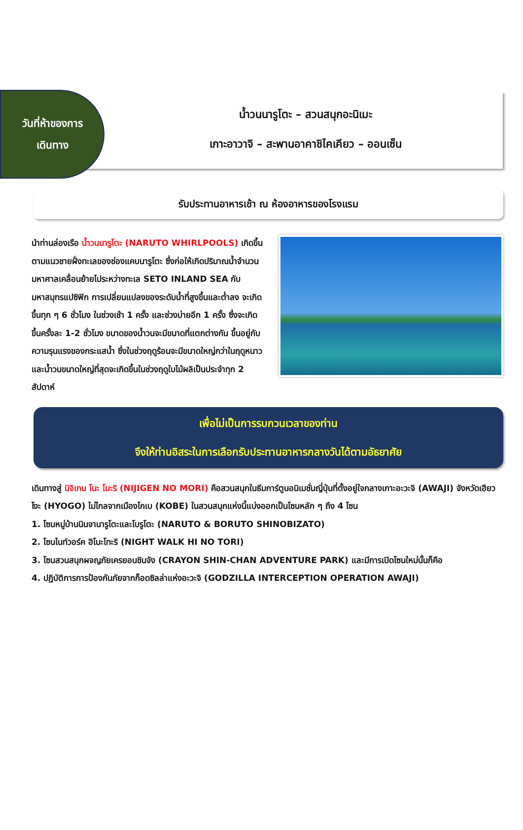วันที่ห้าของการ
เดินทาง
น้ำวนนารูโตะ – สวนสนุกอะนิเมะ
เกาะอาวาจิ – สะพานอาคาชิไคเคียว – ออนเซ็น
รับประทานอาหารเช้า ณ ห้องอาหารของโรงแรม
นำท่านล่องเรือ น้ำวนนารูโตะ (NARUTO WHIRLPOOLS) เกิดขึ้นตามแนวชายฝั่งทะเลของช่องแคบนารูโตะ ซึ่งก่อให้เกิดปริมาณน้ำจำนวนมหาศาลเคลื่อนย้ายไประหว่างทะเล SETO INLAND SEA กับมหาสมุทรแปซิฟิก การเปลี่ยนแปลงของระดับน้ำที่สูงขึ้นและต่ำลง จะเกิดขึ้นทุก ๆ 6 ชั่วโมง ในช่วงเช้า 1 ครั้ง และช่วงบ่ายอีก 1 ครั้ง ซึ่งจะเกิดขึ้นครั้งละ 1-2 ชั่วโมง ขนาดของน้ำวนจะมีขนาดที่แตกต่างกัน ขึ้นอยู่กับความรุนแรงของกระแสน้ำ ซึ่งในช่วงฤดูร้อนจะมีขนาดใหญ่กว่าในฤดูหนาว และน้ำวนขนาดใหญ่ที่สุดจะเกิดขึ้นในช่วงฤดูใบไม้ผลิเป็นประจำทุก 2 สัปดาห์
เพื่อไม่เป็นการรบกวนเวลาของท่าน
จึงให้ท่านอิสระในการเลือกรับประทานอาหารกลางวันได้ตามอัธยาศัย
เดินทางสู่ นิจิเกน โนะ โมะริ (NIJIGEN NO MORI) คือสวนสนุกในธีมการ์ตูนอนิเมชั่นญี่ปุ่นที่ตั้งอยู่ใจกลางเกาะอะวะจิ (AWAJI) จังหวัดเฮียวโงะ (HYOGO) ไม่ไกลจากเมืองโกเบ (KOBE) ในสวนสนุกแห่งนี้แบ่งออกเป็นโซนหลัก ๆ ถึง 4 โซน
1. โซนหมู่บ้านนินจานารูโตะและโบรูโตะ (NARUTO & BORUTO SHINOBIZATO)
2. โซนไนท์วอร์ค ฮิโนะโทะริ (NIGHT WALK HI NO TORI)
3. โซนสวนสนุกผจญภัยเครยอนชินจัง (CRAYON SHIN-CHAN ADVENTURE PARK) และมีการเปิดโซนใหม่นั้นก็คือ
4. ปฏิบัติการการป้องกันภัยจากก็อดซิลล่าแห่งอะวะจิ (GODZILLA INTERCEPTION OPERATION AWAJI)